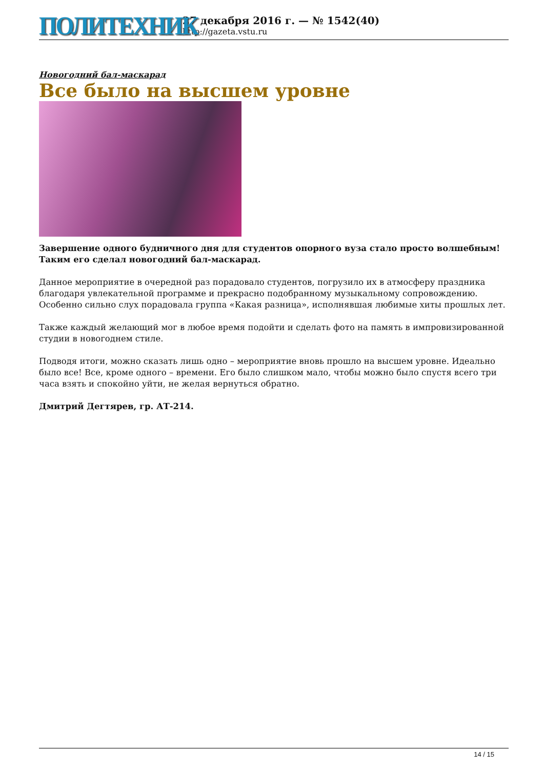ПОЛИТЕХНИК
27 декабря 2016 г. — № 1542(40)
http://gazeta.vstu.ru
Новогодний бал-маскарад
Все было на высшем уровне
Завершение одного будничного дня для студентов опорного вуза стало просто волшебным! Таким его сделал новогодний бал-маскарад.
Данное мероприятие в очередной раз порадовало студентов, погрузило их в атмосферу праздника благодаря увлекательной программе и прекрасно подобранному музыкальному сопровождению. Особенно сильно слух порадовала группа «Какая разница», исполнявшая любимые хиты прошлых лет.
Также каждый желающий мог в любое время подойти и сделать фото на память в импровизированной студии в новогоднем стиле.
Подводя итоги, можно сказать лишь одно – мероприятие вновь прошло на высшем уровне. Идеально было все! Все, кроме одного – времени. Его было слишком мало, чтобы можно было спустя всего три часа взять и спокойно уйти, не желая вернуться обратно.
Дмитрий Дегтярев, гр. АТ-214.
14 / 15